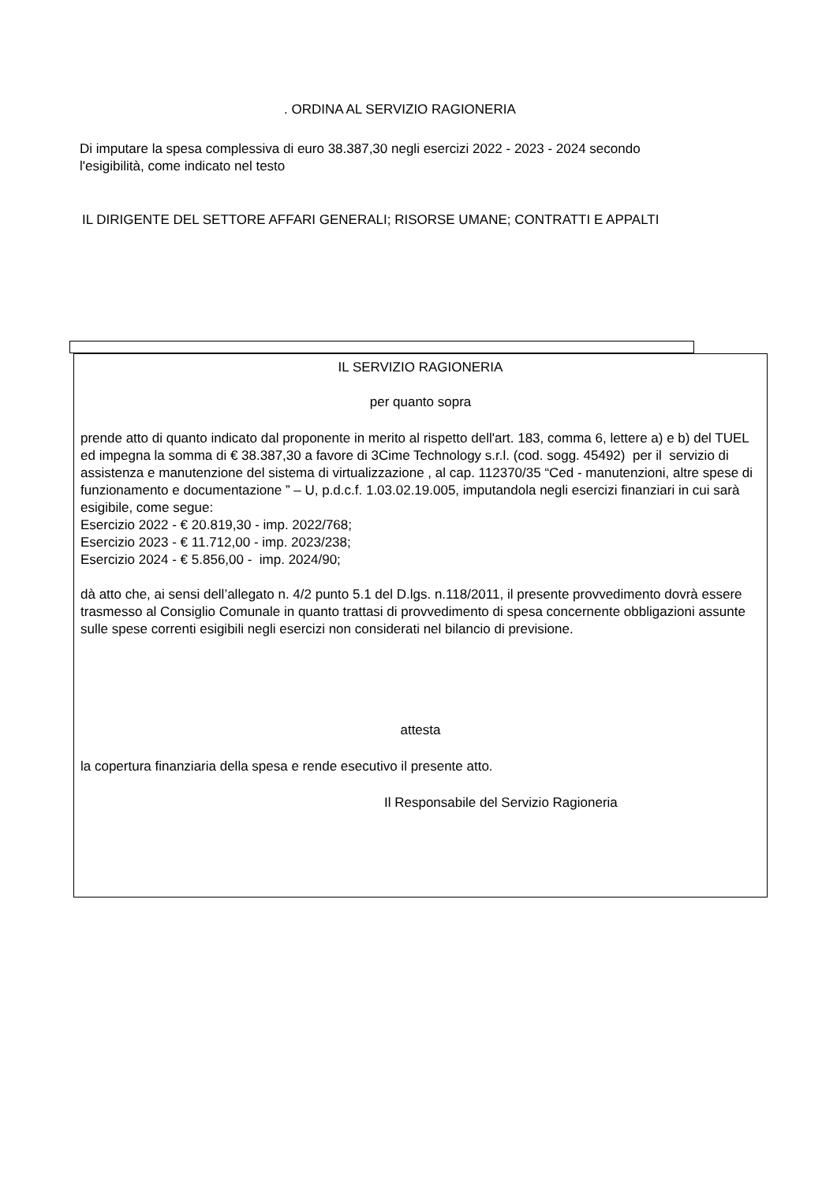. ORDINA AL SERVIZIO RAGIONERIA
Di imputare la spesa complessiva di euro 38.387,30 negli esercizi 2022 - 2023 - 2024 secondo
l'esigibilità, come indicato nel testo
IL DIRIGENTE DEL SETTORE AFFARI GENERALI; RISORSE UMANE; CONTRATTI E APPALTI
IL SERVIZIO RAGIONERIA
per quanto sopra
prende atto di quanto indicato dal proponente in merito al rispetto dell'art. 183, comma 6, lettere a) e b) del TUEL ed impegna la somma di € 38.387,30 a favore di 3Cime Technology s.r.l. (cod. sogg. 45492) per il servizio di assistenza e manutenzione del sistema di virtualizzazione , al cap. 112370/35 “Ced - manutenzioni, altre spese di funzionamento e documentazione ” – U, p.d.c.f. 1.03.02.19.005, imputandola negli esercizi finanziari in cui sarà esigibile, come segue:
Esercizio 2022 - € 20.819,30 - imp. 2022/768;
Esercizio 2023 - € 11.712,00 - imp. 2023/238;
Esercizio 2024 - € 5.856,00 - imp. 2024/90;
dà atto che, ai sensi dell’allegato n. 4/2 punto 5.1 del D.lgs. n.118/2011, il presente provvedimento dovrà essere trasmesso al Consiglio Comunale in quanto trattasi di provvedimento di spesa concernente obbligazioni assunte sulle spese correnti esigibili negli esercizi non considerati nel bilancio di previsione.
attesta
la copertura finanziaria della spesa e rende esecutivo il presente atto.
Il Responsabile del Servizio Ragioneria